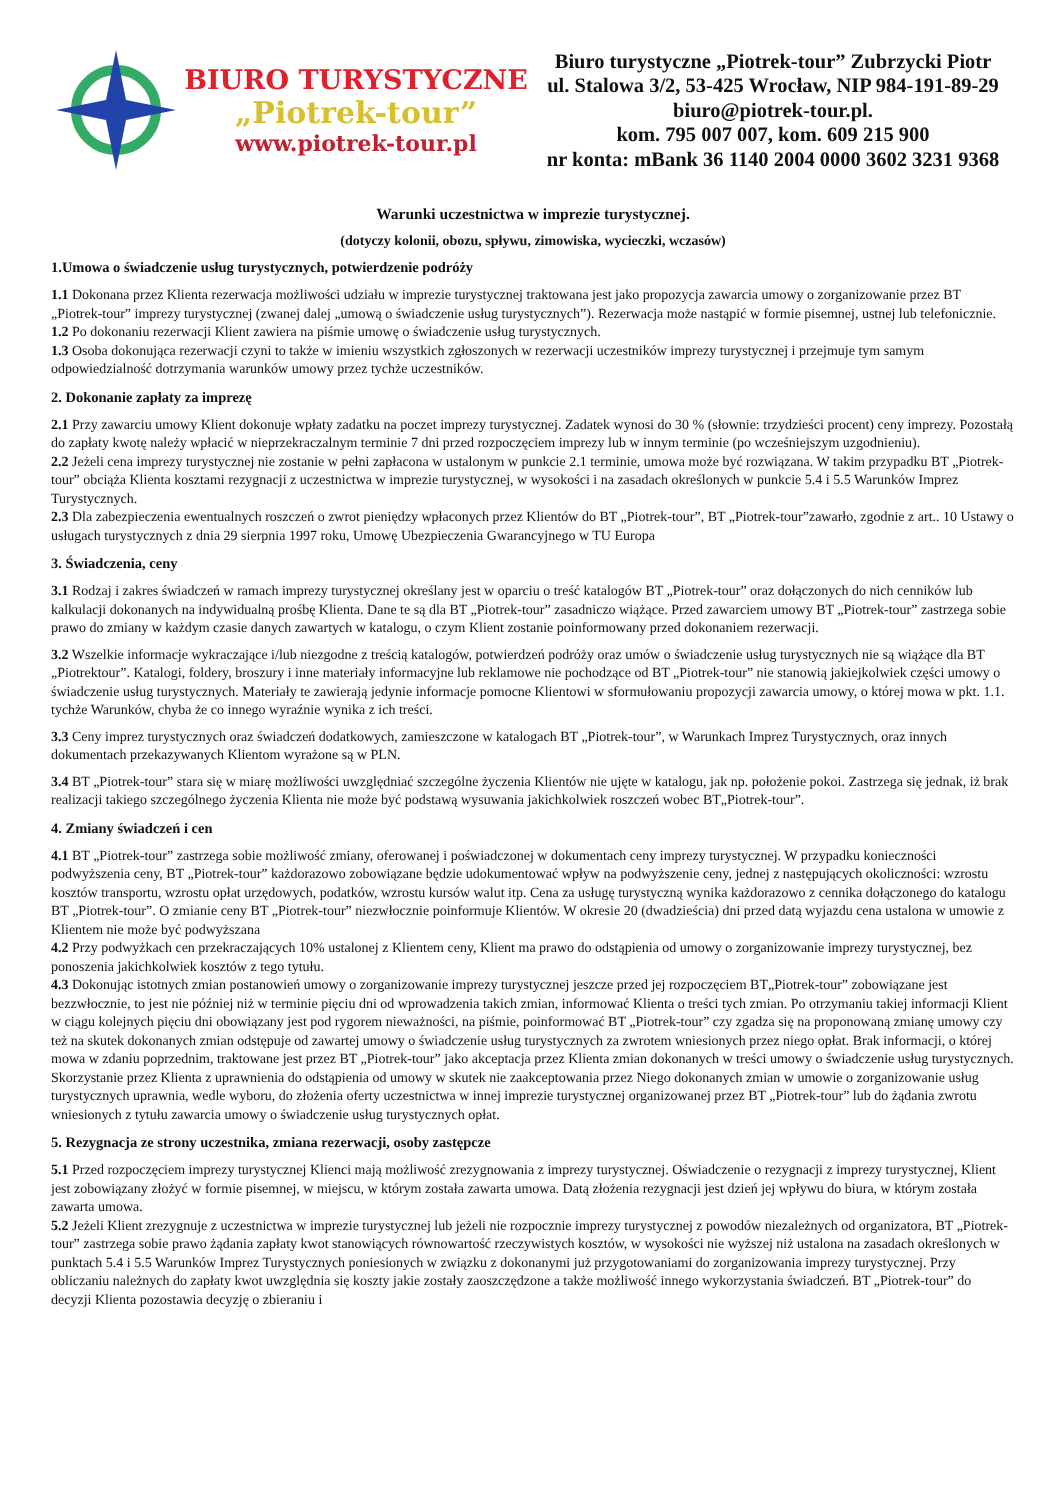BIURO TURYSTYCZNE
„Piotrek-tour”
www.piotrek-tour.pl
Biuro turystyczne „Piotrek-tour” Zubrzycki Piotr
ul. Stalowa 3/2, 53-425 Wrocław, NIP 984-191-89-29
biuro@piotrek-tour.pl.
kom. 795 007 007, kom. 609 215 900
nr konta: mBank 36 1140 2004 0000 3602 3231 9368
Warunki uczestnictwa w imprezie turystycznej.
(dotyczy kolonii, obozu, spływu, zimowiska, wycieczki, wczasów)
1.Umowa o świadczenie usług turystycznych, potwierdzenie podróży
1.1 Dokonana przez Klienta rezerwacja możliwości udziału w imprezie turystycznej traktowana jest jako propozycja zawarcia umowy o zorganizowanie przez BT „Piotrek-tour” imprezy turystycznej (zwanej dalej „umową o świadczenie usług turystycznych”). Rezerwacja może nastąpić w formie pisemnej, ustnej lub telefonicznie.
1.2 Po dokonaniu rezerwacji Klient zawiera na piśmie umowę o świadczenie usług turystycznych.
1.3 Osoba dokonująca rezerwacji czyni to także w imieniu wszystkich zgłoszonych w rezerwacji uczestników imprezy turystycznej i przejmuje tym samym odpowiedzialność dotrzymania warunków umowy przez tychże uczestników.
2. Dokonanie zapłaty za imprezę
2.1 Przy zawarciu umowy Klient dokonuje wpłaty zadatku na poczet imprezy turystycznej. Zadatek wynosi do 30 % (słownie: trzydzieści procent) ceny imprezy. Pozostałą do zapłaty kwotę należy wpłacić w nieprzekraczalnym terminie 7 dni przed rozpoczęciem imprezy lub w innym terminie (po wcześniejszym uzgodnieniu).
2.2 Jeżeli cena imprezy turystycznej nie zostanie w pełni zapłacona w ustalonym w punkcie 2.1 terminie, umowa może być rozwiązana. W takim przypadku BT „Piotrek-tour” obciąża Klienta kosztami rezygnacji z uczestnictwa w imprezie turystycznej, w wysokości i na zasadach określonych w punkcie 5.4 i 5.5 Warunków Imprez Turystycznych.
2.3 Dla zabezpieczenia ewentualnych roszczeń o zwrot pieniędzy wpłaconych przez Klientów do BT „Piotrek-tour”, BT „Piotrek-tour”zawarło, zgodnie z art.. 10 Ustawy o usługach turystycznych z dnia 29 sierpnia 1997 roku, Umowę Ubezpieczenia Gwarancyjnego w TU Europa
3. Świadczenia, ceny
3.1 Rodzaj i zakres świadczeń w ramach imprezy turystycznej określany jest w oparciu o treść katalogów BT „Piotrek-tour” oraz dołączonych do nich cenników lub kalkulacji dokonanych na indywidualną prośbę Klienta. Dane te są dla BT „Piotrek-tour” zasadniczo wiążące. Przed zawarciem umowy BT „Piotrek-tour” zastrzega sobie prawo do zmiany w każdym czasie danych zawartych w katalogu, o czym Klient zostanie poinformowany przed dokonaniem rezerwacji.
3.2 Wszelkie informacje wykraczające i/lub niezgodne z treścią katalogów, potwierdzeń podróży oraz umów o świadczenie usług turystycznych nie są wiążące dla BT „Piotrektour”. Katalogi, foldery, broszury i inne materiały informacyjne lub reklamowe nie pochodzące od BT „Piotrek-tour” nie stanowią jakiejkolwiek części umowy o świadczenie usług turystycznych. Materiały te zawierają jedynie informacje pomocne Klientowi w sformułowaniu propozycji zawarcia umowy, o której mowa w pkt. 1.1. tychże Warunków, chyba że co innego wyraźnie wynika z ich treści.
3.3 Ceny imprez turystycznych oraz świadczeń dodatkowych, zamieszczone w katalogach BT „Piotrek-tour”, w Warunkach Imprez Turystycznych, oraz innych dokumentach przekazywanych Klientom wyrażone są w PLN.
3.4 BT „Piotrek-tour” stara się w miarę możliwości uwzględniać szczególne życzenia Klientów nie ujęte w katalogu, jak np. położenie pokoi. Zastrzega się jednak, iż brak realizacji takiego szczególnego życzenia Klienta nie może być podstawą wysuwania jakichkolwiek roszczeń wobec BT„Piotrek-tour”.
4. Zmiany świadczeń i cen
4.1 BT „Piotrek-tour” zastrzega sobie możliwość zmiany, oferowanej i poświadczonej w dokumentach ceny imprezy turystycznej. W przypadku konieczności podwyższenia ceny, BT „Piotrek-tour” każdorazowo zobowiązane będzie udokumentować wpływ na podwyższenie ceny, jednej z następujących okoliczności: wzrostu kosztów transportu, wzrostu opłat urzędowych, podatków, wzrostu kursów walut itp. Cena za usługę turystyczną wynika każdorazowo z cennika dołączonego do katalogu BT „Piotrek-tour”. O zmianie ceny BT „Piotrek-tour” niezwłocznie poinformuje Klientów. W okresie 20 (dwadzieścia) dni przed datą wyjazdu cena ustalona w umowie z Klientem nie może być podwyższana
4.2 Przy podwyżkach cen przekraczających 10% ustalonej z Klientem ceny, Klient ma prawo do odstąpienia od umowy o zorganizowanie imprezy turystycznej, bez ponoszenia jakichkolwiek kosztów z tego tytułu.
4.3 Dokonując istotnych zmian postanowień umowy o zorganizowanie imprezy turystycznej jeszcze przed jej rozpoczęciem BT„Piotrek-tour” zobowiązane jest bezzwłocznie, to jest nie później niż w terminie pięciu dni od wprowadzenia takich zmian, informować Klienta o treści tych zmian. Po otrzymaniu takiej informacji Klient w ciągu kolejnych pięciu dni obowiązany jest pod rygorem nieważności, na piśmie, poinformować BT „Piotrek-tour” czy zgadza się na proponowaną zmianę umowy czy też na skutek dokonanych zmian odstępuje od zawartej umowy o świadczenie usług turystycznych za zwrotem wniesionych przez niego opłat. Brak informacji, o której mowa w zdaniu poprzednim, traktowane jest przez BT „Piotrek-tour” jako akceptacja przez Klienta zmian dokonanych w treści umowy o świadczenie usług turystycznych. Skorzystanie przez Klienta z uprawnienia do odstąpienia od umowy w skutek nie zaakceptowania przez Niego dokonanych zmian w umowie o zorganizowanie usług turystycznych uprawnia, wedle wyboru, do złożenia oferty uczestnictwa w innej imprezie turystycznej organizowanej przez BT „Piotrek-tour” lub do żądania zwrotu wniesionych z tytułu zawarcia umowy o świadczenie usług turystycznych opłat.
5. Rezygnacja ze strony uczestnika, zmiana rezerwacji, osoby zastępcze
5.1 Przed rozpoczęciem imprezy turystycznej Klienci mają możliwość zrezygnowania z imprezy turystycznej. Oświadczenie o rezygnacji z imprezy turystycznej, Klient jest zobowiązany złożyć w formie pisemnej, w miejscu, w którym została zawarta umowa. Datą złożenia rezygnacji jest dzień jej wpływu do biura, w którym została zawarta umowa.
5.2 Jeżeli Klient zrezygnuje z uczestnictwa w imprezie turystycznej lub jeżeli nie rozpocznie imprezy turystycznej z powodów niezależnych od organizatora, BT „Piotrek-tour” zastrzega sobie prawo żądania zapłaty kwot stanowiących równowartość rzeczywistych kosztów, w wysokości nie wyższej niż ustalona na zasadach określonych w punktach 5.4 i 5.5 Warunków Imprez Turystycznych poniesionych w związku z dokonanymi już przygotowaniami do zorganizowania imprezy turystycznej. Przy obliczaniu należnych do zapłaty kwot uwzględnia się koszty jakie zostały zaoszczędzone a także możliwość innego wykorzystania świadczeń. BT „Piotrek-tour” do decyzji Klienta pozostawia decyzję o zbieraniu i